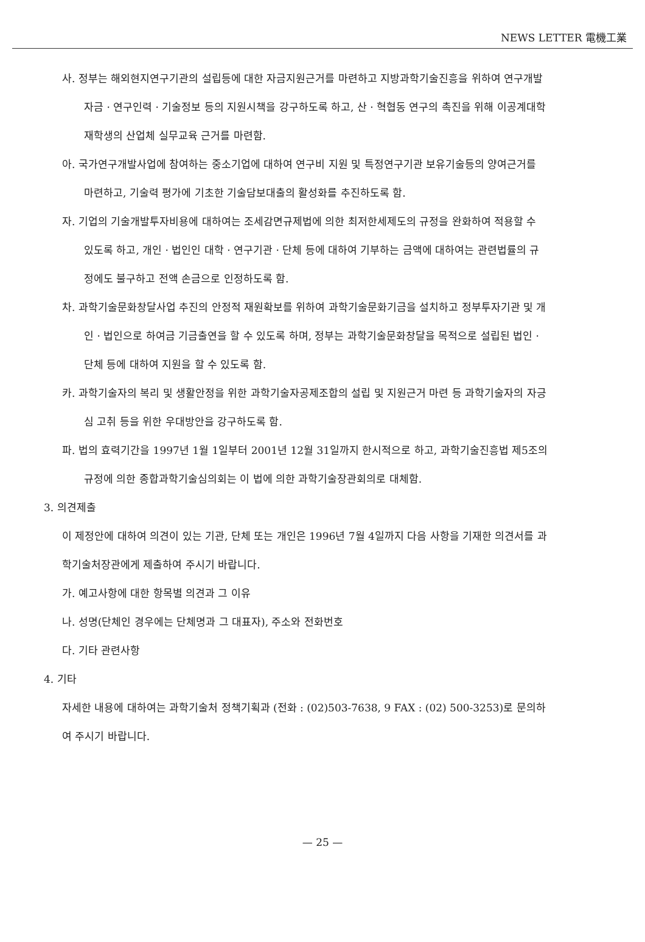NEWS LETTER 電機工業
사. 정부는 해외현지연구기관의 설립등에 대한 자금지원근거를 마련하고 지방과학기술진흥을 위하여 연구개발자금 · 연구인력 · 기술정보 등의 지원시책을 강구하도록 하고, 산 · 혁협동 연구의 촉진을 위해 이공계대학 재학생의 산업체 실무교육 근거를 마련함.
아. 국가연구개발사업에 참여하는 중소기업에 대하여 연구비 지원 및 특정연구기관 보유기술등의 양여근거를 마련하고, 기술력 평가에 기초한 기술담보대출의 활성화를 추진하도록 함.
자. 기업의 기술개발투자비용에 대하여는 조세감면규제법에 의한 최저한세제도의 규정을 완화하여 적용할 수 있도록 하고, 개인 · 법인인 대학 · 연구기관 · 단체 등에 대하여 기부하는 금액에 대하여는 관련법률의 규정에도 불구하고 전액 손금으로 인정하도록 함.
차. 과학기술문화창달사업 추진의 안정적 재원확보를 위하여 과학기술문화기금을 설치하고 정부투자기관 및 개인 · 법인으로 하여금 기금출연을 할 수 있도록 하며, 정부는 과학기술문화창달을 목적으로 설립된 법인 · 단체 등에 대하여 지원을 할 수 있도록 함.
카. 과학기술자의 복리 및 생활안정을 위한 과학기술자공제조합의 설립 및 지원근거 마련 등 과학기술자의 자긍심 고취 등을 위한 우대방안을 강구하도록 함.
파. 법의 효력기간을 1997년 1월 1일부터 2001년 12월 31일까지 한시적으로 하고, 과학기술진흥법 제5조의 규정에 의한 종합과학기술심의회는 이 법에 의한 과학기술장관회의로 대체함.
3. 의견제출
이 제정안에 대하여 의견이 있는 기관, 단체 또는 개인은 1996년 7월 4일까지 다음 사항을 기재한 의견서를 과학기술처장관에게 제출하여 주시기 바랍니다.
가. 예고사항에 대한 항목별 의견과 그 이유
나. 성명(단체인 경우에는 단체명과 그 대표자), 주소와 전화번호
다. 기타 관련사항
4. 기타
자세한 내용에 대하여는 과학기술처 정책기획과 (전화 : (02)503-7638, 9 FAX : (02) 500-3253)로 문의하여 주시기 바랍니다.
— 25 —